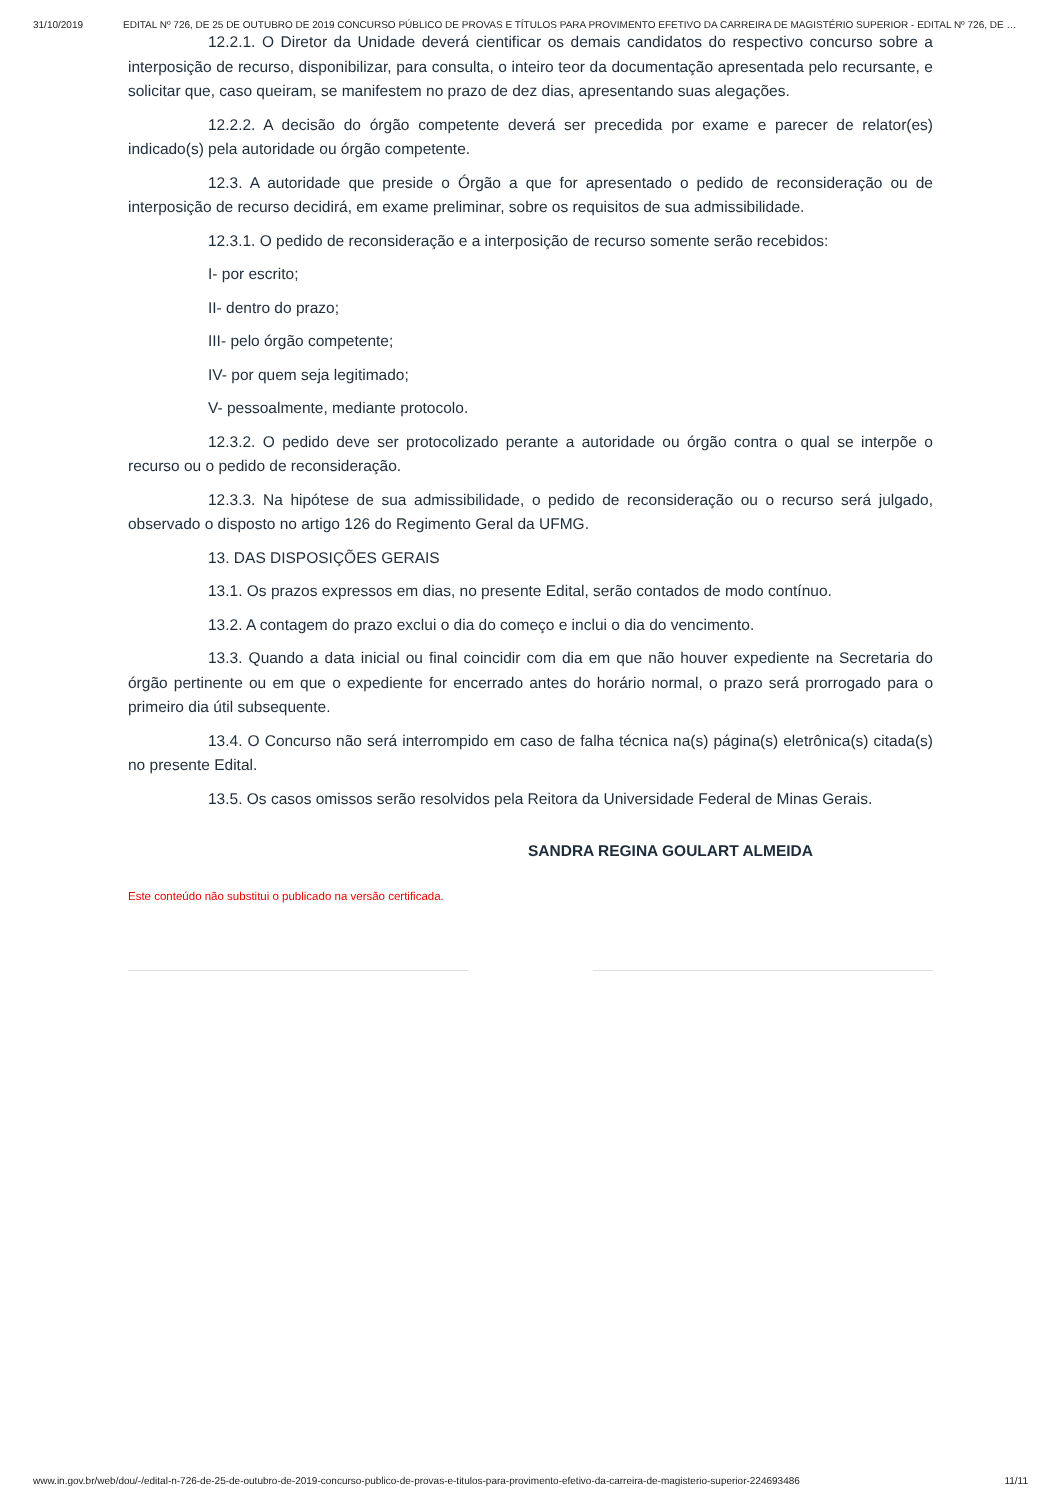31/10/2019 EDITAL Nº 726, DE 25 DE OUTUBRO DE 2019 CONCURSO PÚBLICO DE PROVAS E TÍTULOS PARA PROVIMENTO EFETIVO DA CARREIRA DE MAGISTÉRIO SUPERIOR - EDITAL Nº 726, DE …
12.2.1. O Diretor da Unidade deverá cientificar os demais candidatos do respectivo concurso sobre a interposição de recurso, disponibilizar, para consulta, o inteiro teor da documentação apresentada pelo recursante, e solicitar que, caso queiram, se manifestem no prazo de dez dias, apresentando suas alegações.
12.2.2. A decisão do órgão competente deverá ser precedida por exame e parecer de relator(es) indicado(s) pela autoridade ou órgão competente.
12.3. A autoridade que preside o Órgão a que for apresentado o pedido de reconsideração ou de interposição de recurso decidirá, em exame preliminar, sobre os requisitos de sua admissibilidade.
12.3.1. O pedido de reconsideração e a interposição de recurso somente serão recebidos:
I- por escrito;
II- dentro do prazo;
III- pelo órgão competente;
IV- por quem seja legitimado;
V- pessoalmente, mediante protocolo.
12.3.2. O pedido deve ser protocolizado perante a autoridade ou órgão contra o qual se interpõe o recurso ou o pedido de reconsideração.
12.3.3. Na hipótese de sua admissibilidade, o pedido de reconsideração ou o recurso será julgado, observado o disposto no artigo 126 do Regimento Geral da UFMG.
13. DAS DISPOSIÇÕES GERAIS
13.1. Os prazos expressos em dias, no presente Edital, serão contados de modo contínuo.
13.2. A contagem do prazo exclui o dia do começo e inclui o dia do vencimento.
13.3. Quando a data inicial ou final coincidir com dia em que não houver expediente na Secretaria do órgão pertinente ou em que o expediente for encerrado antes do horário normal, o prazo será prorrogado para o primeiro dia útil subsequente.
13.4. O Concurso não será interrompido em caso de falha técnica na(s) página(s) eletrônica(s) citada(s) no presente Edital.
13.5. Os casos omissos serão resolvidos pela Reitora da Universidade Federal de Minas Gerais.
SANDRA REGINA GOULART ALMEIDA
Este conteúdo não substitui o publicado na versão certificada.
www.in.gov.br/web/dou/-/edital-n-726-de-25-de-outubro-de-2019-concurso-publico-de-provas-e-titulos-para-provimento-efetivo-da-carreira-de-magisterio-superior-224693486 11/11